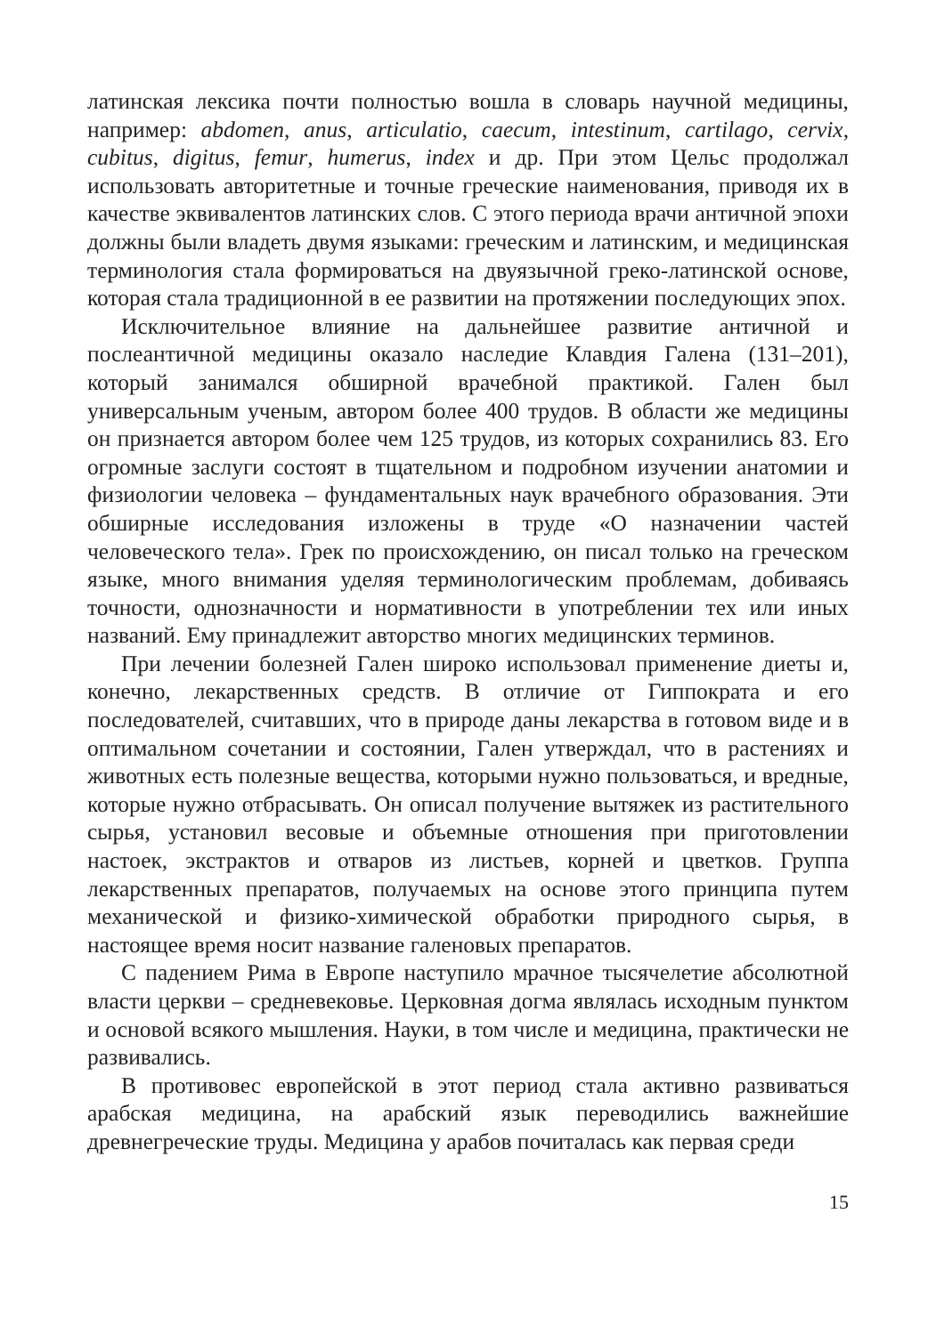латинская лексика почти полностью вошла в словарь научной медицины, например: abdomen, anus, articulatio, caecum, intestinum, cartilago, cervix, cubitus, digitus, femur, humerus, index и др. При этом Цельс продолжал использовать авторитетные и точные греческие наименования, приводя их в качестве эквивалентов латинских слов. С этого периода врачи античной эпохи должны были владеть двумя языками: греческим и латинским, и медицинская терминология стала формироваться на двуязычной греко-латинской основе, которая стала традиционной в ее развитии на протяжении последующих эпох.
Исключительное влияние на дальнейшее развитие античной и послеантичной медицины оказало наследие Клавдия Галена (131–201), который занимался обширной врачебной практикой. Гален был универсальным ученым, автором более 400 трудов. В области же медицины он признается автором более чем 125 трудов, из которых сохранились 83. Его огромные заслуги состоят в тщательном и подробном изучении анатомии и физиологии человека – фундаментальных наук врачебного образования. Эти обширные исследования изложены в труде «О назначении частей человеческого тела». Грек по происхождению, он писал только на греческом языке, много внимания уделяя терминологическим проблемам, добиваясь точности, однозначности и нормативности в употреблении тех или иных названий. Ему принадлежит авторство многих медицинских терминов.
При лечении болезней Гален широко использовал применение диеты и, конечно, лекарственных средств. В отличие от Гиппократа и его последователей, считавших, что в природе даны лекарства в готовом виде и в оптимальном сочетании и состоянии, Гален утверждал, что в растениях и животных есть полезные вещества, которыми нужно пользоваться, и вредные, которые нужно отбрасывать. Он описал получение вытяжек из растительного сырья, установил весовые и объемные отношения при приготовлении настоек, экстрактов и отваров из листьев, корней и цветков. Группа лекарственных препаратов, получаемых на основе этого принципа путем механической и физико-химической обработки природного сырья, в настоящее время носит название галеновых препаратов.
С падением Рима в Европе наступило мрачное тысячелетие абсолютной власти церкви – средневековье. Церковная догма являлась исходным пунктом и основой всякого мышления. Науки, в том числе и медицина, практически не развивались.
В противовес европейской в этот период стала активно развиваться арабская медицина, на арабский язык переводились важнейшие древнегреческие труды. Медицина у арабов почиталась как первая среди
15